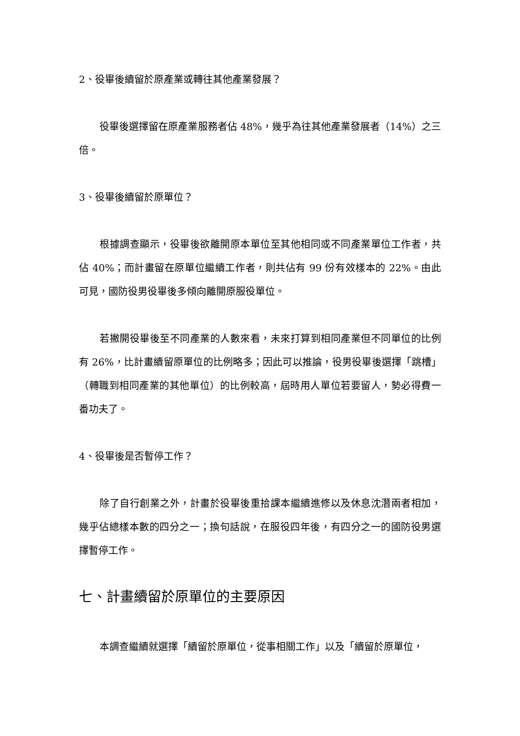2、役畢後續留於原產業或轉往其他產業發展？
役畢後選擇留在原產業服務者佔 48%，幾乎為往其他產業發展者（14%）之三倍。
3、役畢後續留於原單位？
根據調查顯示，役畢後欲離開原本單位至其他相同或不同產業單位工作者，共佔 40%；而計畫留在原單位繼續工作者，則共佔有 99 份有效樣本的 22%。由此可見，國防役男役畢後多傾向離開原服役單位。
若撇開役畢後至不同產業的人數來看，未來打算到相同產業但不同單位的比例有 26%，比計畫續留原單位的比例略多；因此可以推論，役男役畢後選擇「跳槽」（轉職到相同產業的其他單位）的比例較高，屆時用人單位若要留人，勢必得費一番功夫了。
4、役畢後是否暫停工作？
除了自行創業之外，計畫於役畢後重拾課本繼續進修以及休息沈潛兩者相加，幾乎佔總樣本數的四分之一；換句話說，在服役四年後，有四分之一的國防役男選擇暫停工作。
七、計畫續留於原單位的主要原因
本調查繼續就選擇「續留於原單位，從事相關工作」以及「續留於原單位，